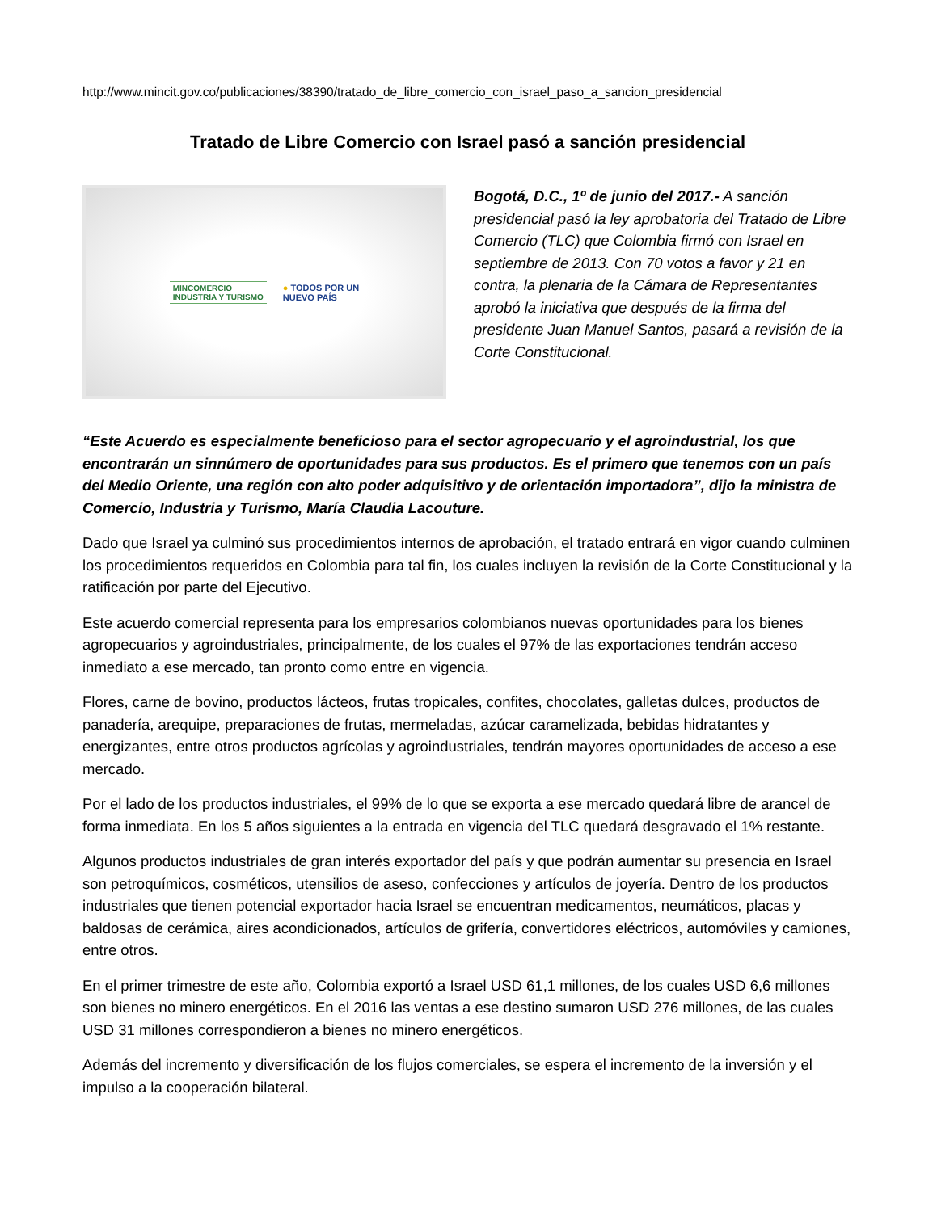http://www.mincit.gov.co/publicaciones/38390/tratado_de_libre_comercio_con_israel_paso_a_sancion_presidencial
Tratado de Libre Comercio con Israel pasó a sanción presidencial
MINCOMERCIO
INDUSTRIA Y TURISMO
● TODOS POR UN
NUEVO PAÍS
Bogotá, D.C., 1º de junio del 2017.- A sanción presidencial pasó la ley aprobatoria del Tratado de Libre Comercio (TLC) que Colombia firmó con Israel en septiembre de 2013. Con 70 votos a favor y 21 en contra, la plenaria de la Cámara de Representantes aprobó la iniciativa que después de la firma del presidente Juan Manuel Santos, pasará a revisión de la Corte Constitucional.
“Este Acuerdo es especialmente beneficioso para el sector agropecuario y el agroindustrial, los que encontrarán un sinnúmero de oportunidades para sus productos. Es el primero que tenemos con un país del Medio Oriente, una región con alto poder adquisitivo y de orientación importadora”, dijo la ministra de Comercio, Industria y Turismo, María Claudia Lacouture.
Dado que Israel ya culminó sus procedimientos internos de aprobación, el tratado entrará en vigor cuando culminen los procedimientos requeridos en Colombia para tal fin, los cuales incluyen la revisión de la Corte Constitucional y la ratificación por parte del Ejecutivo.
Este acuerdo comercial representa para los empresarios colombianos nuevas oportunidades para los bienes agropecuarios y agroindustriales, principalmente, de los cuales el 97% de las exportaciones tendrán acceso inmediato a ese mercado, tan pronto como entre en vigencia.
Flores, carne de bovino, productos lácteos, frutas tropicales, confites, chocolates, galletas dulces, productos de panadería, arequipe, preparaciones de frutas, mermeladas, azúcar caramelizada, bebidas hidratantes y energizantes, entre otros productos agrícolas y agroindustriales, tendrán mayores oportunidades de acceso a ese mercado.
Por el lado de los productos industriales, el 99% de lo que se exporta a ese mercado quedará libre de arancel de forma inmediata. En los 5 años siguientes a la entrada en vigencia del TLC quedará desgravado el 1% restante.
Algunos productos industriales de gran interés exportador del país y que podrán aumentar su presencia en Israel son petroquímicos, cosméticos, utensilios de aseso, confecciones y artículos de joyería. Dentro de los productos industriales que tienen potencial exportador hacia Israel se encuentran medicamentos, neumáticos, placas y baldosas de cerámica, aires acondicionados, artículos de grifería, convertidores eléctricos, automóviles y camiones, entre otros.
En el primer trimestre de este año, Colombia exportó a Israel USD 61,1 millones, de los cuales USD 6,6 millones son bienes no minero energéticos. En el 2016 las ventas a ese destino sumaron USD 276 millones, de las cuales USD 31 millones correspondieron a bienes no minero energéticos.
Además del incremento y diversificación de los flujos comerciales, se espera el incremento de la inversión y el impulso a la cooperación bilateral.